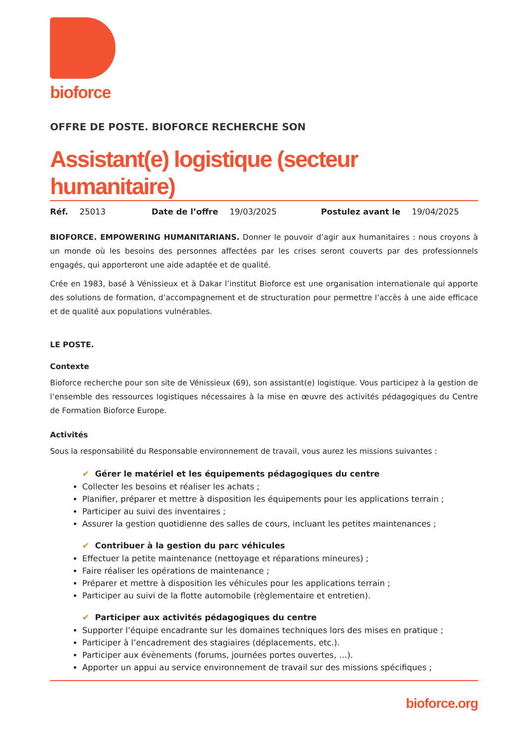bioforce
OFFRE DE POSTE. BIOFORCE RECHERCHE SON
Assistant(e) logistique (secteur humanitaire)
Réf. 25013 Date de l’offre 19/03/2025 Postulez avant le 19/04/2025
BIOFORCE. EMPOWERING HUMANITARIANS. Donner le pouvoir d’agir aux humanitaires : nous croyons à un monde où les besoins des personnes affectées par les crises seront couverts par des professionnels engagés, qui apporteront une aide adaptée et de qualité.
Crée en 1983, basé à Vénissieux et à Dakar l’institut Bioforce est une organisation internationale qui apporte des solutions de formation, d’accompagnement et de structuration pour permettre l’accès à une aide efficace et de qualité aux populations vulnérables.
LE POSTE.
Contexte
Bioforce recherche pour son site de Vénissieux (69), son assistant(e) logistique. Vous participez à la gestion de l’ensemble des ressources logistiques nécessaires à la mise en œuvre des activités pédagogiques du Centre de Formation Bioforce Europe.
Activités
Sous la responsabilité du Responsable environnement de travail, vous aurez les missions suivantes :
✔ Gérer le matériel et les équipements pédagogiques du centre
Collecter les besoins et réaliser les achats ;
Planifier, préparer et mettre à disposition les équipements pour les applications terrain ;
Participer au suivi des inventaires ;
Assurer la gestion quotidienne des salles de cours, incluant les petites maintenances ;
✔ Contribuer à la gestion du parc véhicules
Effectuer la petite maintenance (nettoyage et réparations mineures) ;
Faire réaliser les opérations de maintenance ;
Préparer et mettre à disposition les véhicules pour les applications terrain ;
Participer au suivi de la flotte automobile (règlementaire et entretien).
✔ Participer aux activités pédagogiques du centre
Supporter l’équipe encadrante sur les domaines techniques lors des mises en pratique ;
Participer à l’encadrement des stagiaires (déplacements, etc.).
Participer aux évènements (forums, journées portes ouvertes, …).
Apporter un appui au service environnement de travail sur des missions spécifiques ;
bioforce.org